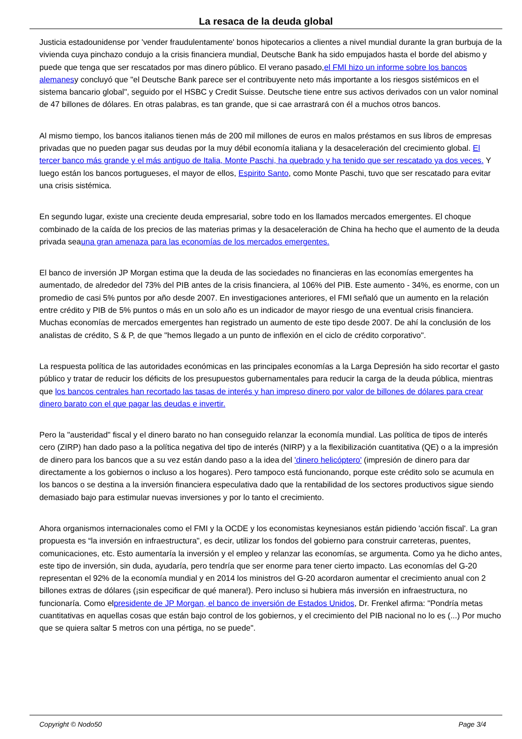La resaca de la deuda global
Justicia estadounidense por 'vender fraudulentamente' bonos hipotecarios a clientes a nivel mundial durante la gran burbuja de la vivienda cuya pinchazo condujo a la crisis financiera mundial, Deutsche Bank ha sido empujados hasta el borde del abismo y puede que tenga que ser rescatados por mas dinero público. El verano pasado,el FMI hizo un informe sobre los bancos alemanesy concluyó que "el Deutsche Bank parece ser el contribuyente neto más importante a los riesgos sistémicos en el sistema bancario global", seguido por el HSBC y Credit Suisse. Deutsche tiene entre sus activos derivados con un valor nominal de 47 billones de dólares. En otras palabras, es tan grande, que si cae arrastrará con él a muchos otros bancos.
Al mismo tiempo, los bancos italianos tienen más de 200 mil millones de euros en malos préstamos en sus libros de empresas privadas que no pueden pagar sus deudas por la muy débil economía italiana y la desaceleración del crecimiento global. El tercer banco más grande y el más antiguo de Italia, Monte Paschi, ha quebrado y ha tenido que ser rescatado ya dos veces. Y luego están los bancos portugueses, el mayor de ellos, Espirito Santo, como Monte Paschi, tuvo que ser rescatado para evitar una crisis sistémica.
En segundo lugar, existe una creciente deuda empresarial, sobre todo en los llamados mercados emergentes. El choque combinado de la caída de los precios de las materias primas y la desaceleración de China ha hecho que el aumento de la deuda privada seauna gran amenaza para las economías de los mercados emergentes.
El banco de inversión JP Morgan estima que la deuda de las sociedades no financieras en las economías emergentes ha aumentado, de alrededor del 73% del PIB antes de la crisis financiera, al 106% del PIB. Este aumento - 34%, es enorme, con un promedio de casi 5% puntos por año desde 2007. En investigaciones anteriores, el FMI señaló que un aumento en la relación entre crédito y PIB de 5% puntos o más en un solo año es un indicador de mayor riesgo de una eventual crisis financiera. Muchas economías de mercados emergentes han registrado un aumento de este tipo desde 2007. De ahí la conclusión de los analistas de crédito, S & P, de que "hemos llegado a un punto de inflexión en el ciclo de crédito corporativo".
La respuesta política de las autoridades económicas en las principales economías a la Larga Depresión ha sido recortar el gasto público y tratar de reducir los déficits de los presupuestos gubernamentales para reducir la carga de la deuda pública, mientras que los bancos centrales han recortado las tasas de interés y han impreso dinero por valor de billones de dólares para crear dinero barato con el que pagar las deudas e invertir.
Pero la "austeridad" fiscal y el dinero barato no han conseguido relanzar la economía mundial. Las política de tipos de interés cero (ZIRP) han dado paso a la política negativa del tipo de interés (NIRP) y a la flexibilización cuantitativa (QE) o a la impresión de dinero para los bancos que a su vez están dando paso a la idea del 'dinero helicóptero' (impresión de dinero para dar directamente a los gobiernos o incluso a los hogares). Pero tampoco está funcionando, porque este crédito solo se acumula en los bancos o se destina a la inversión financiera especulativa dado que la rentabilidad de los sectores productivos sigue siendo demasiado bajo para estimular nuevas inversiones y por lo tanto el crecimiento.
Ahora organismos internacionales como el FMI y la OCDE y los economistas keynesianos están pidiendo 'acción fiscal'. La gran propuesta es “la inversión en infraestructura", es decir, utilizar los fondos del gobierno para construir carreteras, puentes, comunicaciones, etc. Esto aumentaría la inversión y el empleo y relanzar las economías, se argumenta. Como ya he dicho antes, este tipo de inversión, sin duda, ayudaría, pero tendría que ser enorme para tener cierto impacto. Las economías del G-20 representan el 92% de la economía mundial y en 2014 los ministros del G-20 acordaron aumentar el crecimiento anual con 2 billones extras de dólares (¡sin especificar de qué manera!). Pero incluso si hubiera más inversión en infraestructura, no funcionaría. Como elpresidente de JP Morgan, el banco de inversión de Estados Unidos, Dr. Frenkel afirma: "Pondría metas cuantitativas en aquellas cosas que están bajo control de los gobiernos, y el crecimiento del PIB nacional no lo es (...) Por mucho que se quiera saltar 5 metros con una pértiga, no se puede".
Copyright © Nodo50 Page 3/4